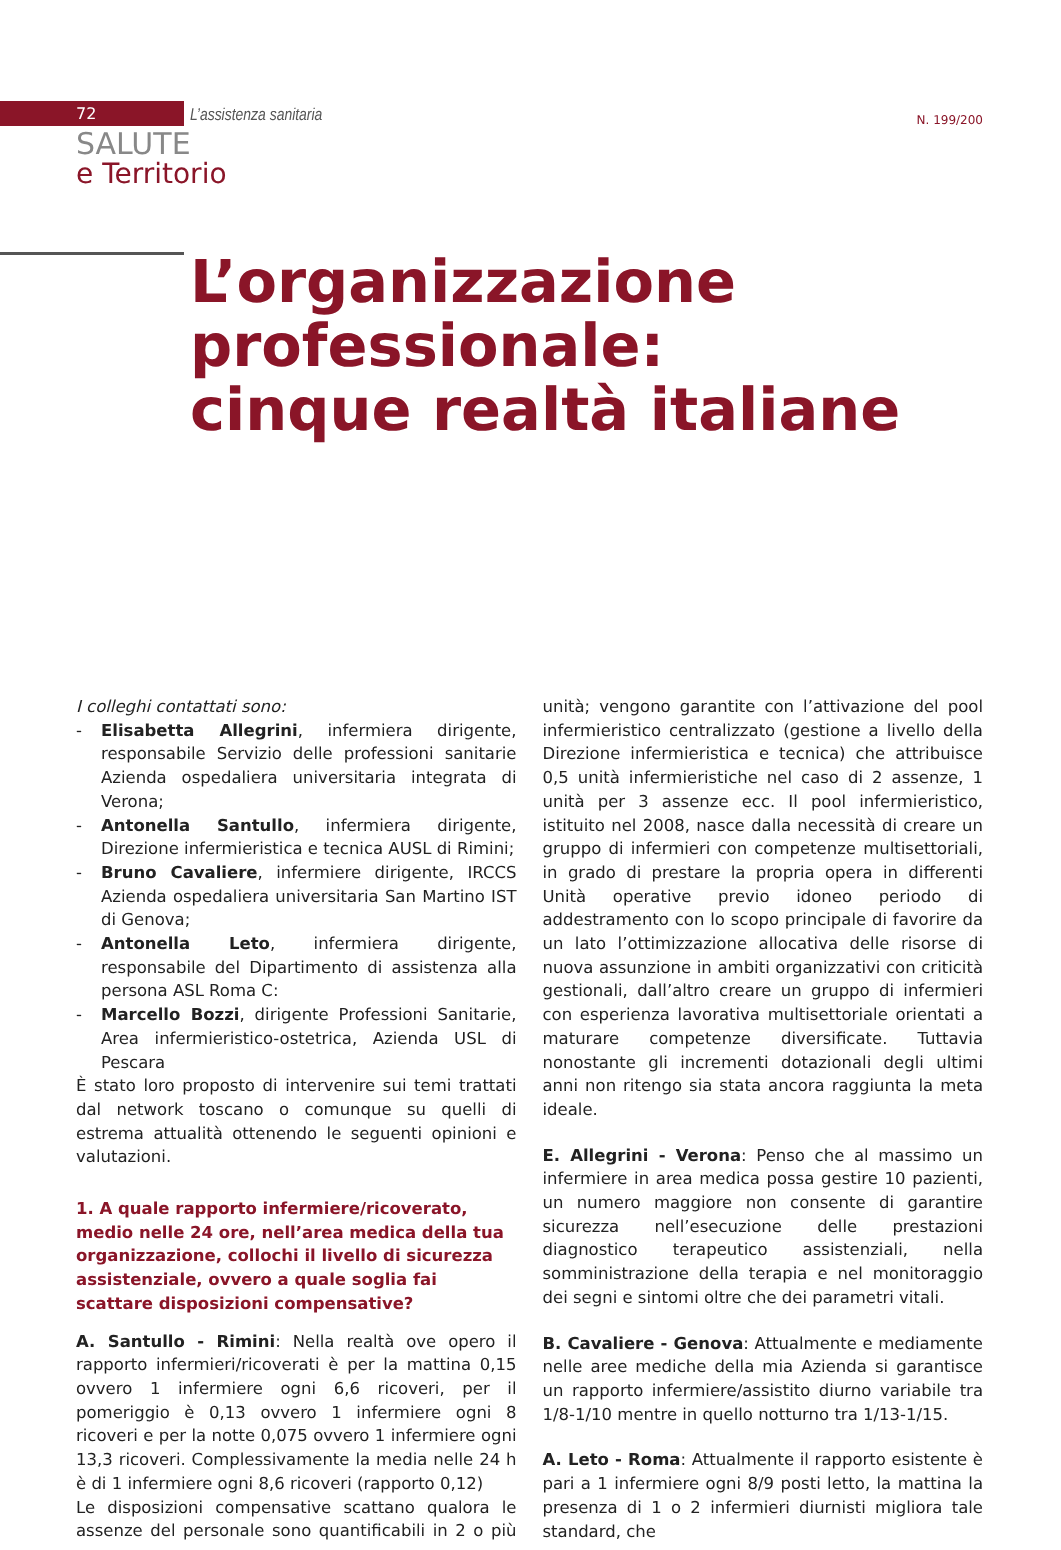72 L’assistenza sanitaria N. 199/200
SALUTE
e Territorio
L’organizzazione
professionale:
cinque realtà italiane
I colleghi contattati sono:
- Elisabetta Allegrini, infermiera dirigente, responsabile Servizio delle professioni sanitarie Azienda ospedaliera universitaria integrata di Verona;
- Antonella Santullo, infermiera dirigente, Direzione infermieristica e tecnica AUSL di Rimini;
- Bruno Cavaliere, infermiere dirigente, IRCCS Azienda ospedaliera universitaria San Martino IST di Genova;
- Antonella Leto, infermiera dirigente, responsabile del Dipartimento di assistenza alla persona ASL Roma C:
- Marcello Bozzi, dirigente Professioni Sanitarie, Area infermieristico-ostetrica, Azienda USL di Pescara
È stato loro proposto di intervenire sui temi trattati dal network toscano o comunque su quelli di estrema attualità ottenendo le seguenti opinioni e valutazioni.
1. A quale rapporto infermiere/ricoverato, medio nelle 24 ore, nell’area medica della tua organizzazione, collochi il livello di sicurezza assistenziale, ovvero a quale soglia fai scattare disposizioni compensative?
A. Santullo - Rimini: Nella realtà ove opero il rapporto infermieri/ricoverati è per la mattina 0,15 ovvero 1 infermiere ogni 6,6 ricoveri, per il pomeriggio è 0,13 ovvero 1 infermiere ogni 8 ricoveri e per la notte 0,075 ovvero 1 infermiere ogni 13,3 ricoveri. Complessivamente la media nelle 24 h è di 1 infermiere ogni 8,6 ricoveri (rapporto 0,12)
Le disposizioni compensative scattano qualora le assenze del personale sono quantificabili in 2 o più unità; vengono garantite con l’attivazione del pool infermieristico centralizzato (gestione a livello della Direzione infermieristica e tecnica) che attribuisce 0,5 unità infermieristiche nel caso di 2 assenze, 1 unità per 3 assenze ecc. Il pool infermieristico, istituito nel 2008, nasce dalla necessità di creare un gruppo di infermieri con competenze multisettoriali, in grado di prestare la propria opera in differenti Unità operative previo idoneo periodo di addestramento con lo scopo principale di favorire da un lato l’ottimizzazione allocativa delle risorse di nuova assunzione in ambiti organizzativi con criticità gestionali, dall’altro creare un gruppo di infermieri con esperienza lavorativa multisettoriale orientati a maturare competenze diversificate. Tuttavia nonostante gli incrementi dotazionali degli ultimi anni non ritengo sia stata ancora raggiunta la meta ideale.
E. Allegrini - Verona: Penso che al massimo un infermiere in area medica possa gestire 10 pazienti, un numero maggiore non consente di garantire sicurezza nell’esecuzione delle prestazioni diagnostico terapeutico assistenziali, nella somministrazione della terapia e nel monitoraggio dei segni e sintomi oltre che dei parametri vitali.
B. Cavaliere - Genova: Attualmente e mediamente nelle aree mediche della mia Azienda si garantisce un rapporto infermiere/assistito diurno variabile tra 1/8-1/10 mentre in quello notturno tra 1/13-1/15.
A. Leto - Roma: Attualmente il rapporto esistente è pari a 1 infermiere ogni 8/9 posti letto, la mattina la presenza di 1 o 2 infermieri diurnisti migliora tale standard, che